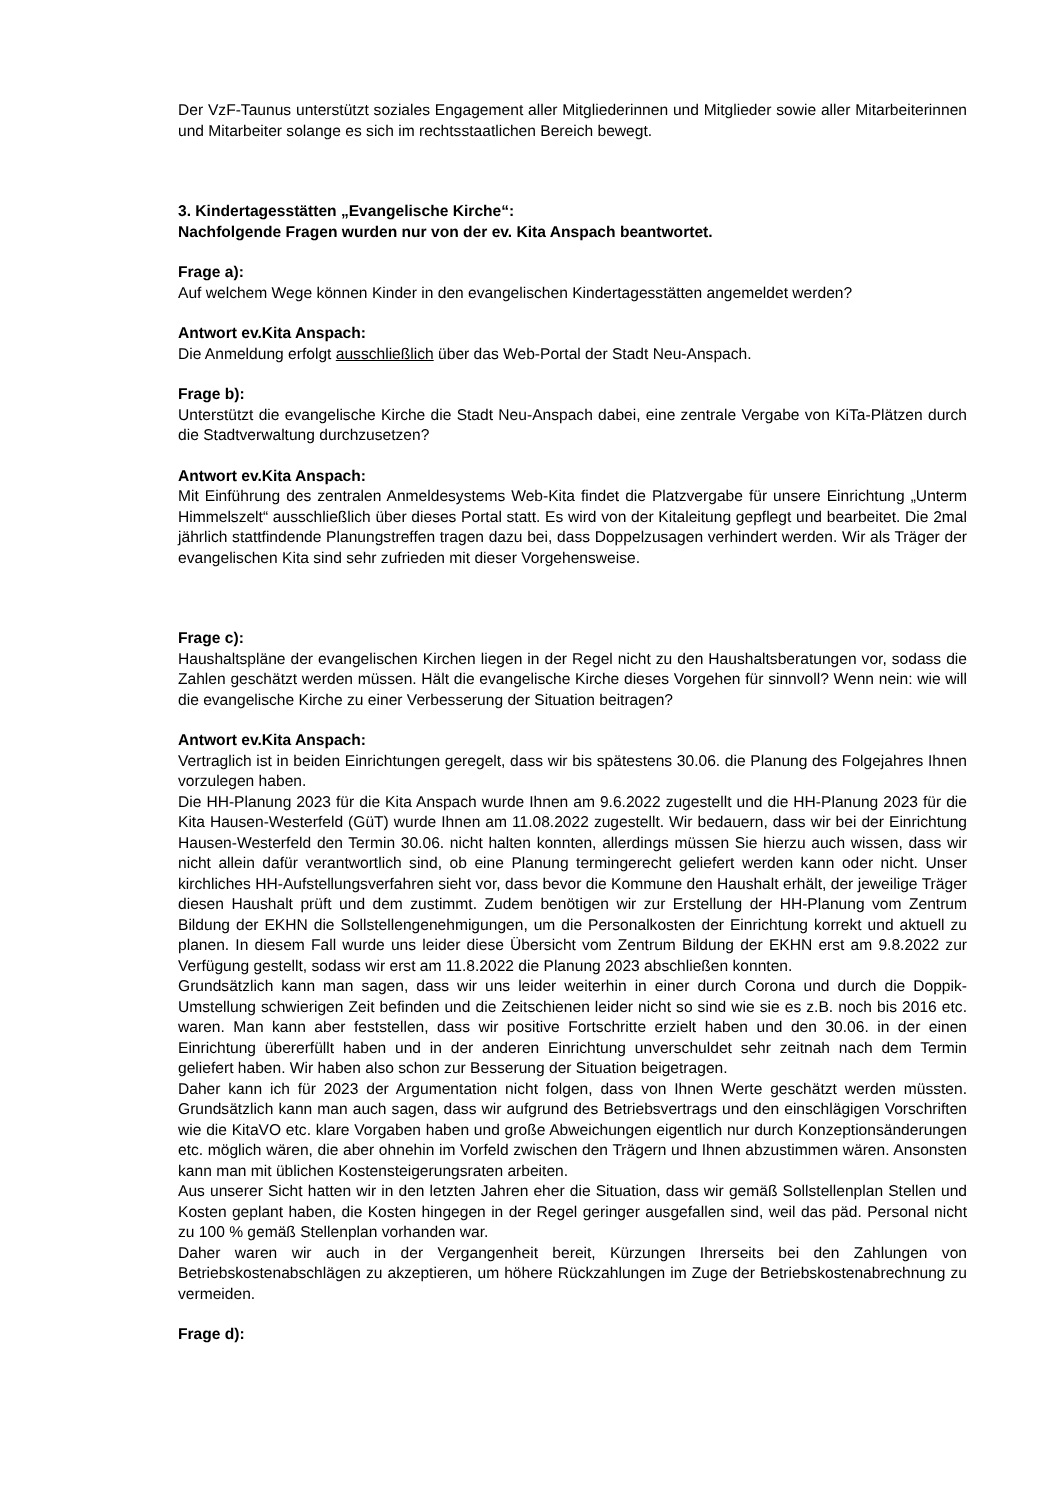Der VzF-Taunus unterstützt soziales Engagement aller Mitgliederinnen und Mitglieder sowie aller Mitarbeiterinnen und Mitarbeiter solange es sich im rechtsstaatlichen Bereich bewegt.
3. Kindertagesstätten „Evangelische Kirche“:
Nachfolgende Fragen wurden nur von der ev. Kita Anspach beantwortet.
Frage a):
Auf welchem Wege können Kinder in den evangelischen Kindertagesstätten angemeldet werden?
Antwort ev.Kita Anspach:
Die Anmeldung erfolgt ausschließlich über das Web-Portal der Stadt Neu-Anspach.
Frage b):
Unterstützt die evangelische Kirche die Stadt Neu-Anspach dabei, eine zentrale Vergabe von KiTa-Plätzen durch die Stadtverwaltung durchzusetzen?
Antwort ev.Kita Anspach:
Mit Einführung des zentralen Anmeldesystems Web-Kita findet die Platzvergabe für unsere Einrichtung „Unterm Himmelszelt“ ausschließlich über dieses Portal statt. Es wird von der Kitaleitung gepflegt und bearbeitet. Die 2mal jährlich stattfindende Planungstreffen tragen dazu bei, dass Doppelzusagen verhindert werden. Wir als Träger der evangelischen Kita sind sehr zufrieden mit dieser Vorgehensweise.
Frage c):
Haushaltspläne der evangelischen Kirchen liegen in der Regel nicht zu den Haushaltsberatungen vor, sodass die Zahlen geschätzt werden müssen. Hält die evangelische Kirche dieses Vorgehen für sinnvoll? Wenn nein: wie will die evangelische Kirche zu einer Verbesserung der Situation beitragen?
Antwort ev.Kita Anspach:
Vertraglich ist in beiden Einrichtungen geregelt, dass wir bis spätestens 30.06. die Planung des Folgejahres Ihnen vorzulegen haben.
Die HH-Planung 2023 für die Kita Anspach wurde Ihnen am 9.6.2022 zugestellt und die HH-Planung 2023 für die Kita Hausen-Westerfeld (GüT) wurde Ihnen am 11.08.2022 zugestellt. Wir bedauern, dass wir bei der Einrichtung Hausen-Westerfeld den Termin 30.06. nicht halten konnten, allerdings müssen Sie hierzu auch wissen, dass wir nicht allein dafür verantwortlich sind, ob eine Planung termingerecht geliefert werden kann oder nicht. Unser kirchliches HH-Aufstellungsverfahren sieht vor, dass bevor die Kommune den Haushalt erhält, der jeweilige Träger diesen Haushalt prüft und dem zustimmt. Zudem benötigen wir zur Erstellung der HH-Planung vom Zentrum Bildung der EKHN die Sollstellengenehmigungen, um die Personalkosten der Einrichtung korrekt und aktuell zu planen. In diesem Fall wurde uns leider diese Übersicht vom Zentrum Bildung der EKHN erst am 9.8.2022 zur Verfügung gestellt, sodass wir erst am 11.8.2022 die Planung 2023 abschließen konnten.
Grundsätzlich kann man sagen, dass wir uns leider weiterhin in einer durch Corona und durch die Doppik-Umstellung schwierigen Zeit befinden und die Zeitschienen leider nicht so sind wie sie es z.B. noch bis 2016 etc. waren. Man kann aber feststellen, dass wir positive Fortschritte erzielt haben und den 30.06. in der einen Einrichtung übererfüllt haben und in der anderen Einrichtung unverschuldet sehr zeitnah nach dem Termin geliefert haben. Wir haben also schon zur Besserung der Situation beigetragen.
Daher kann ich für 2023 der Argumentation nicht folgen, dass von Ihnen Werte geschätzt werden müssten. Grundsätzlich kann man auch sagen, dass wir aufgrund des Betriebsvertrags und den einschlägigen Vorschriften wie die KitaVO etc. klare Vorgaben haben und große Abweichungen eigentlich nur durch Konzeptionsänderungen etc. möglich wären, die aber ohnehin im Vorfeld zwischen den Trägern und Ihnen abzustimmen wären. Ansonsten kann man mit üblichen Kostensteigerungsraten arbeiten.
Aus unserer Sicht hatten wir in den letzten Jahren eher die Situation, dass wir gemäß Sollstellenplan Stellen und Kosten geplant haben, die Kosten hingegen in der Regel geringer ausgefallen sind, weil das päd. Personal nicht zu 100 % gemäß Stellenplan vorhanden war.
Daher waren wir auch in der Vergangenheit bereit, Kürzungen Ihrerseits bei den Zahlungen von Betriebskostenabschlägen zu akzeptieren, um höhere Rückzahlungen im Zuge der Betriebskostenabrechnung zu vermeiden.
Frage d):